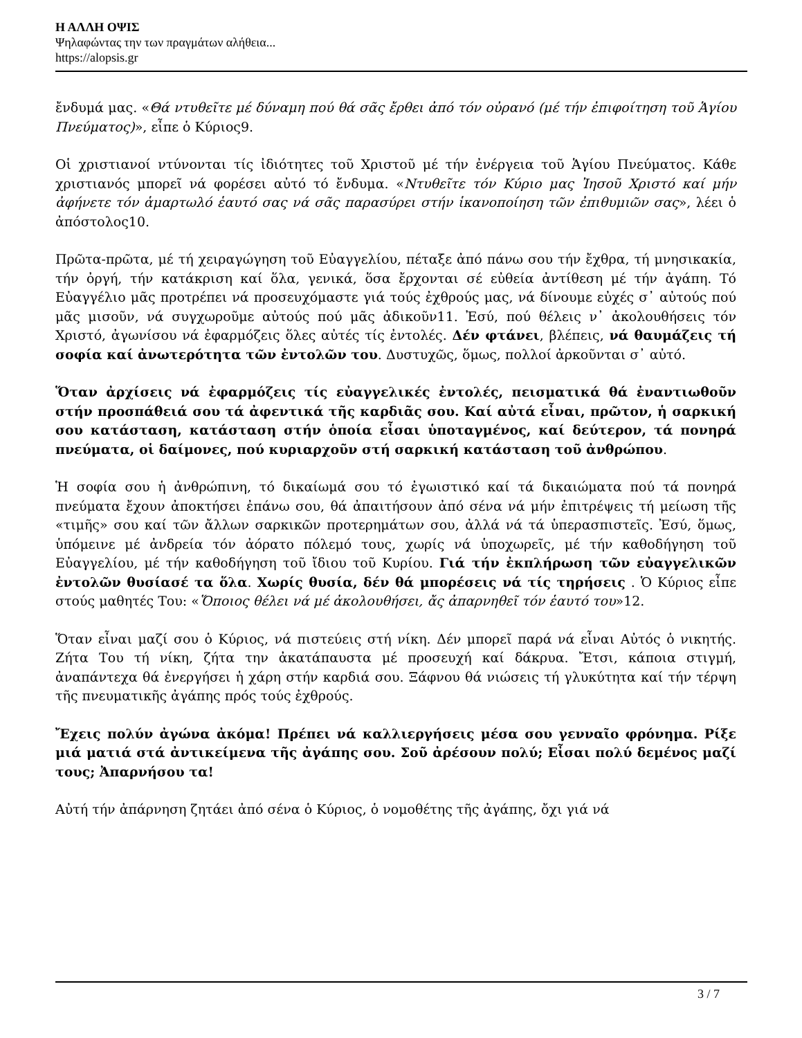Η ΑΛΛΗ ΟΨΙΣ
Ψηλαφώντας την των πραγμάτων αλήθεια...
https://alopsis.gr
ἔνδυμά μας. «Θά ντυθεῖτε μέ δύναμη πού θά σᾶς ἔρθει ἀπό τόν οὐρανό (μέ τήν ἐπιφοίτηση τοῦ Ἁγίου Πνεύματος)», εἶπε ὁ Κύριος9.
Οἱ χριστιανοί ντύνονται τίς ἰδιότητες τοῦ Χριστοῦ μέ τήν ἐνέργεια τοῦ Ἁγίου Πνεύματος. Κάθε χριστιανός μπορεῖ νά φορέσει αὐτό τό ἔνδυμα. «Ντυθεῖτε τόν Κύριο μας Ἰησοῦ Χριστό καί μήν ἀφήνετε τόν ἁμαρτωλό ἑαυτό σας νά σᾶς παρασύρει στήν ἱκανοποίηση τῶν ἐπιθυμιῶν σας», λέει ὁ ἀπόστολος10.
Πρῶτα-πρῶτα, μέ τή χειραγώγηση τοῦ Εὐαγγελίου, πέταξε ἀπό πάνω σου τήν ἔχθρα, τή μνησικακία, τήν ὀργή, τήν κατάκριση καί ὅλα, γενικά, ὅσα ἔρχονται σέ εὐθεία ἀντίθεση μέ τήν ἀγάπη. Τό Εὐαγγέλιο μᾶς προτρέπει νά προσευχόμαστε γιά τούς ἐχθρούς μας, νά δίνουμε εὐχές σ᾽ αὐτούς πού μᾶς μισοῦν, νά συγχωροῦμε αὐτούς πού μᾶς ἀδικοῦν11. Ἐσύ, πού θέλεις ν᾽ ἀκολουθήσεις τόν Χριστό, ἀγωνίσου νά ἐφαρμόζεις ὅλες αὐτές τίς ἐντολές. Δέν φτάνει, βλέπεις, νά θαυμάζεις τή σοφία καί ἀνωτερότητα τῶν ἐντολῶν του. Δυστυχῶς, ὅμως, πολλοί ἀρκοῦνται σ᾽ αὐτό.
Ὅταν ἀρχίσεις νά ἐφαρμόζεις τίς εὐαγγελικές ἐντολές, πεισματικά θά ἐναντιωθοῦν στήν προσπάθειά σου τά ἀφεντικά τῆς καρδιᾶς σου. Καί αὐτά εἶναι, πρῶτον, ἡ σαρκική σου κατάσταση, κατάσταση στήν ὁποία εἶσαι ὑποταγμένος, καί δεύτερον, τά πονηρά πνεύματα, οἱ δαίμονες, πού κυριαρχοῦν στή σαρκική κατάσταση τοῦ ἀνθρώπου.
Ἡ σοφία σου ἡ ἀνθρώπινη, τό δικαίωμά σου τό ἐγωιστικό καί τά δικαιώματα πού τά πονηρά πνεύματα ἔχουν ἀποκτήσει ἐπάνω σου, θά ἀπαιτήσουν ἀπό σένα νά μήν ἐπιτρέψεις τή μείωση τῆς «τιμῆς» σου καί τῶν ἄλλων σαρκικῶν προτερημάτων σου, ἀλλά νά τά ὑπερασπιστεῖς. Ἐσύ, ὅμως, ὑπόμεινε μέ ἀνδρεία τόν ἀόρατο πόλεμό τους, χωρίς νά ὑποχωρεῖς, μέ τήν καθοδήγηση τοῦ Εὐαγγελίου, μέ τήν καθοδήγηση τοῦ ἴδιου τοῦ Κυρίου. Γιά τήν ἐκπλήρωση τῶν εὐαγγελικῶν ἐντολῶν θυσίασέ τα ὅλα. Χωρίς θυσία, δέν θά μπορέσεις νά τίς τηρήσεις . Ὁ Κύριος εἶπε στούς μαθητές Του: «Ὅποιος θέλει νά μέ ἀκολουθήσει, ἄς ἀπαρνηθεῖ τόν ἑαυτό του»12.
Ὅταν εἶναι μαζί σου ὁ Κύριος, νά πιστεύεις στή νίκη. Δέν μπορεῖ παρά νά εἶναι Αὐτός ὁ νικητής. Ζήτα Του τή νίκη, ζήτα την ἀκατάπαυστα μέ προσευχή καί δάκρυα. Ἔτσι, κάποια στιγμή, ἀναπάντεχα θά ἐνεργήσει ἡ χάρη στήν καρδιά σου. Ξάφνου θά νιώσεις τή γλυκύτητα καί τήν τέρψη τῆς πνευματικῆς ἀγάπης πρός τούς ἐχθρούς.
Ἔχεις πολύν ἀγώνα ἀκόμα! Πρέπει νά καλλιεργήσεις μέσα σου γενναῖο φρόνημα. Ρίξε μιά ματιά στά ἀντικείμενα τῆς ἀγάπης σου. Σοῦ ἀρέσουν πολύ; Εἶσαι πολύ δεμένος μαζί τους; Ἀπαρνήσου τα!
Αὐτή τήν ἀπάρνηση ζητάει ἀπό σένα ὁ Κύριος, ὁ νομοθέτης τῆς ἀγάπης, ὄχι γιά νά
3 / 7